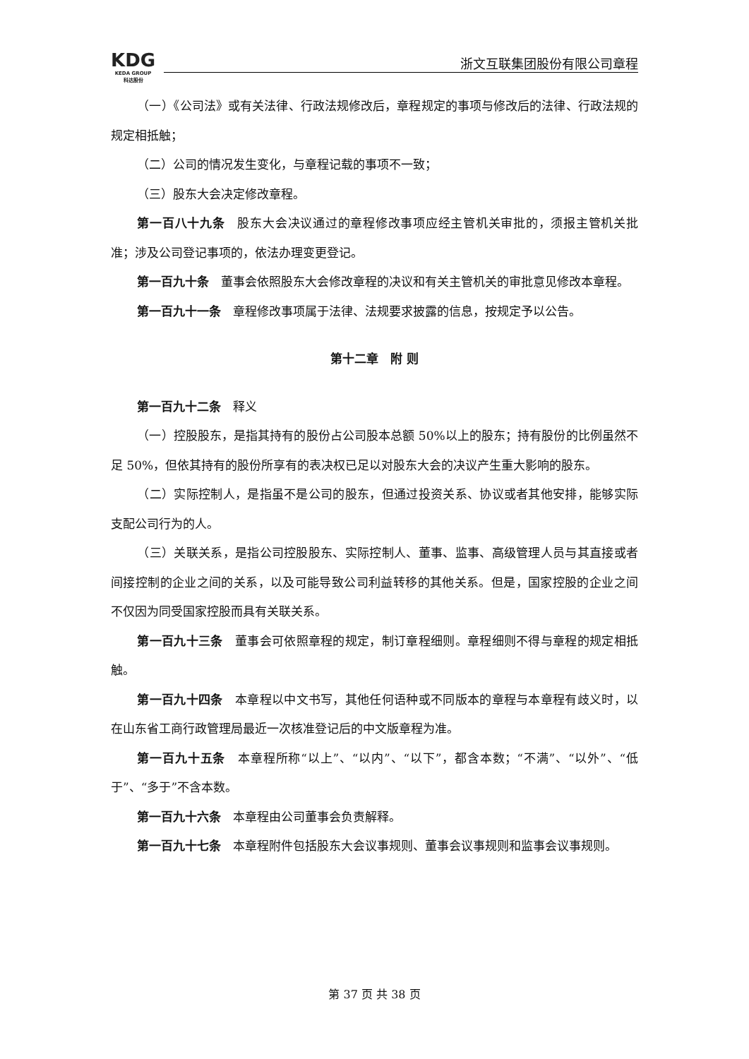KDG
KEDA GROUP
科达股份
浙文互联集团股份有限公司章程
（一）《公司法》或有关法律、行政法规修改后，章程规定的事项与修改后的法律、行政法规的规定相抵触；
（二）公司的情况发生变化，与章程记载的事项不一致；
（三）股东大会决定修改章程。
第一百八十九条　股东大会决议通过的章程修改事项应经主管机关审批的，须报主管机关批准；涉及公司登记事项的，依法办理变更登记。
第一百九十条　董事会依照股东大会修改章程的决议和有关主管机关的审批意见修改本章程。
第一百九十一条　章程修改事项属于法律、法规要求披露的信息，按规定予以公告。
第十二章　附 则
第一百九十二条　释义
（一）控股股东，是指其持有的股份占公司股本总额 50%以上的股东；持有股份的比例虽然不足 50%，但依其持有的股份所享有的表决权已足以对股东大会的决议产生重大影响的股东。
（二）实际控制人，是指虽不是公司的股东，但通过投资关系、协议或者其他安排，能够实际支配公司行为的人。
（三）关联关系，是指公司控股股东、实际控制人、董事、监事、高级管理人员与其直接或者间接控制的企业之间的关系，以及可能导致公司利益转移的其他关系。但是，国家控股的企业之间不仅因为同受国家控股而具有关联关系。
第一百九十三条　董事会可依照章程的规定，制订章程细则。章程细则不得与章程的规定相抵触。
第一百九十四条　本章程以中文书写，其他任何语种或不同版本的章程与本章程有歧义时，以在山东省工商行政管理局最近一次核准登记后的中文版章程为准。
第一百九十五条　本章程所称“以上”、“以内”、“以下”，都含本数；“不满”、“以外”、“低于”、“多于”不含本数。
第一百九十六条　本章程由公司董事会负责解释。
第一百九十七条　本章程附件包括股东大会议事规则、董事会议事规则和监事会议事规则。
第 37 页 共 38 页